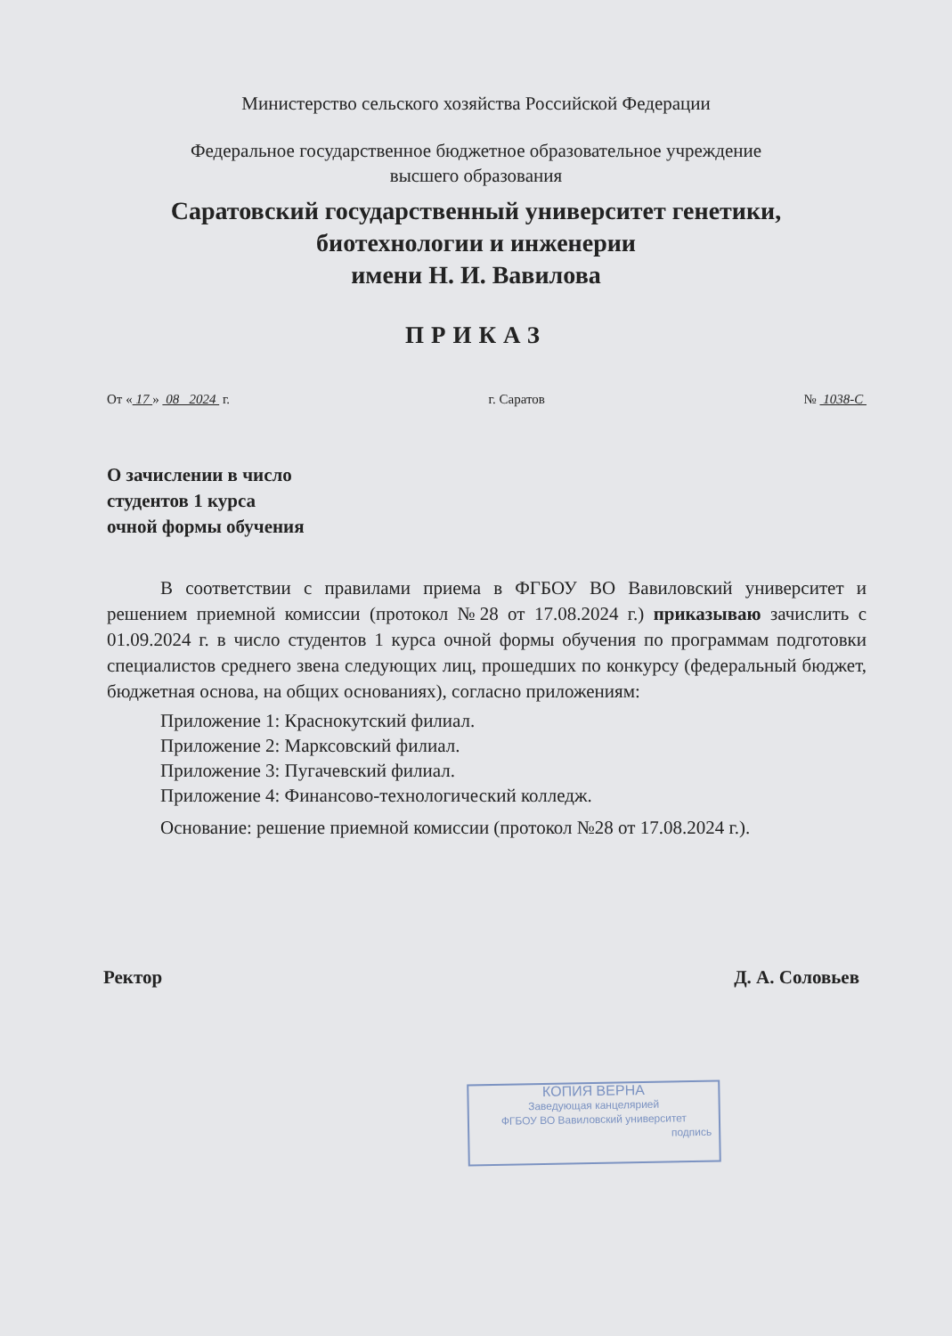Министерство сельского хозяйства Российской Федерации
Федеральное государственное бюджетное образовательное учреждение
высшего образования
Саратовский государственный университет генетики,
биотехнологии и инженерии
имени Н. И. Вавилова
ПРИКАЗ
От « 17 » 08 2024 г. г. Саратов № 1038-С
О зачислении в число
студентов 1 курса
очной формы обучения
В соответствии с правилами приема в ФГБОУ ВО Вавиловский университет и решением приемной комиссии (протокол №28 от 17.08.2024 г.) приказываю зачислить с 01.09.2024 г. в число студентов 1 курса очной формы обучения по программам подготовки специалистов среднего звена следующих лиц, прошедших по конкурсу (федеральный бюджет, бюджетная основа, на общих основаниях), согласно приложениям:
Приложение 1: Краснокутский филиал.
Приложение 2: Марксовский филиал.
Приложение 3: Пугачевский филиал.
Приложение 4: Финансово-технологический колледж.
Основание: решение приемной комиссии (протокол №28 от 17.08.2024 г.).
Ректор Д. А. Соловьев
КОПИЯ ВЕРНА
Заведующая канцелярией
ФГБОУ ВО Вавиловский университет
подпись